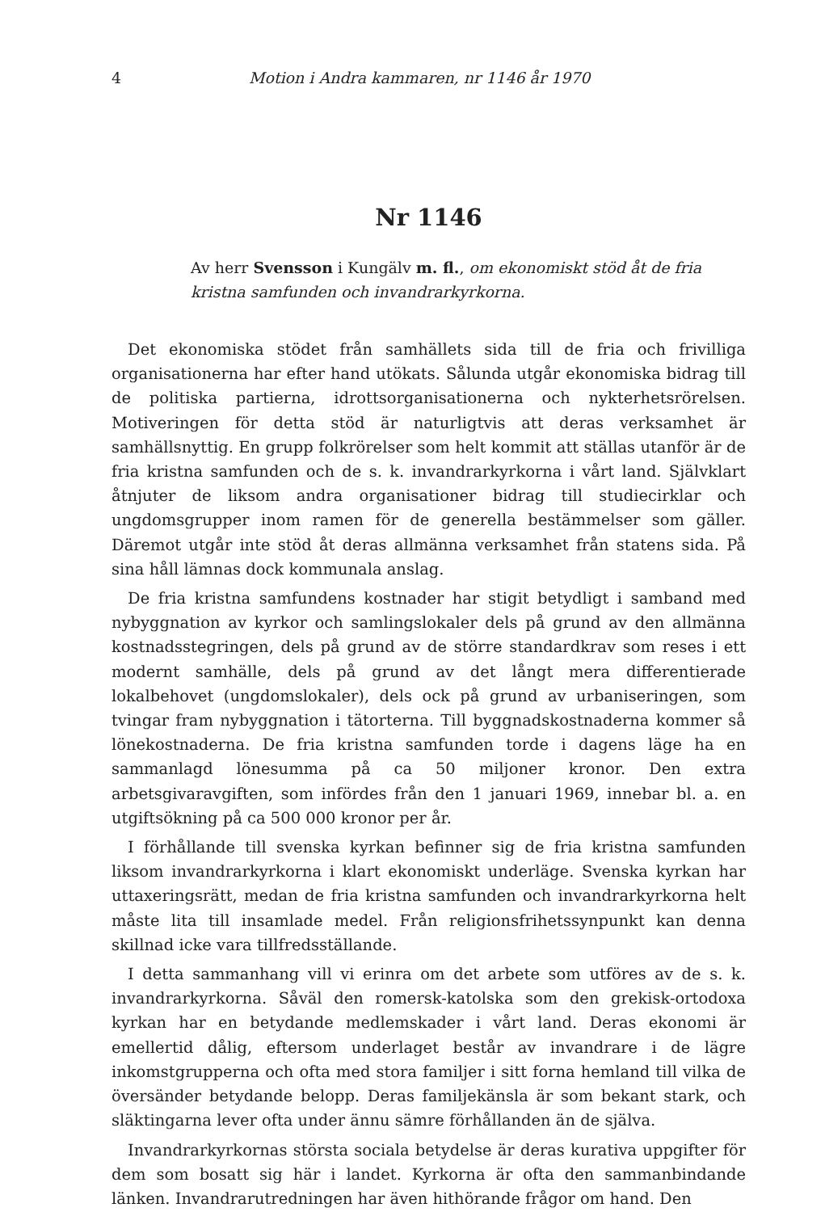4 Motion i Andra kammaren, nr 1146 år 1970
Nr 1146
Av herr Svensson i Kungälv m. fl., om ekonomiskt stöd åt de fria kristna samfunden och invandrarkyrkorna.
Det ekonomiska stödet från samhällets sida till de fria och frivilliga organisationerna har efter hand utökats. Sålunda utgår ekonomiska bidrag till de politiska partierna, idrottsorganisationerna och nykterhetsrörelsen. Motiveringen för detta stöd är naturligtvis att deras verksamhet är samhällsnyttig. En grupp folkrörelser som helt kommit att ställas utanför är de fria kristna samfunden och de s. k. invandrarkyrkorna i vårt land. Självklart åtnjuter de liksom andra organisationer bidrag till studiecirklar och ungdomsgrupper inom ramen för de generella bestämmelser som gäller. Däremot utgår inte stöd åt deras allmänna verksamhet från statens sida. På sina håll lämnas dock kommunala anslag.
De fria kristna samfundens kostnader har stigit betydligt i samband med nybyggnation av kyrkor och samlingslokaler dels på grund av den allmänna kostnadsstegringen, dels på grund av de större standardkrav som reses i ett modernt samhälle, dels på grund av det långt mera differentierade lokalbehovet (ungdomslokaler), dels ock på grund av urbaniseringen, som tvingar fram nybyggnation i tätorterna. Till byggnadskostnaderna kommer så lönekostnaderna. De fria kristna samfunden torde i dagens läge ha en sammanlagd lönesumma på ca 50 miljoner kronor. Den extra arbetsgivaravgiften, som infördes från den 1 januari 1969, innebar bl. a. en utgiftsökning på ca 500 000 kronor per år.
I förhållande till svenska kyrkan befinner sig de fria kristna samfunden liksom invandrarkyrkorna i klart ekonomiskt underläge. Svenska kyrkan har uttaxeringsrätt, medan de fria kristna samfunden och invandrarkyrkorna helt måste lita till insamlade medel. Från religionsfrihetssynpunkt kan denna skillnad icke vara tillfredsställande.
I detta sammanhang vill vi erinra om det arbete som utföres av de s. k. invandrarkyrkorna. Såväl den romersk-katolska som den grekisk-ortodoxa kyrkan har en betydande medlemskader i vårt land. Deras ekonomi är emellertid dålig, eftersom underlaget består av invandrare i de lägre inkomstgrupperna och ofta med stora familjer i sitt forna hemland till vilka de översänder betydande belopp. Deras familjekänsla är som bekant stark, och släktingarna lever ofta under ännu sämre förhållanden än de själva.
Invandrarkyrkornas största sociala betydelse är deras kurativa uppgifter för dem som bosatt sig här i landet. Kyrkorna är ofta den sammanbindande länken. Invandrarutredningen har även hithörande frågor om hand. Den